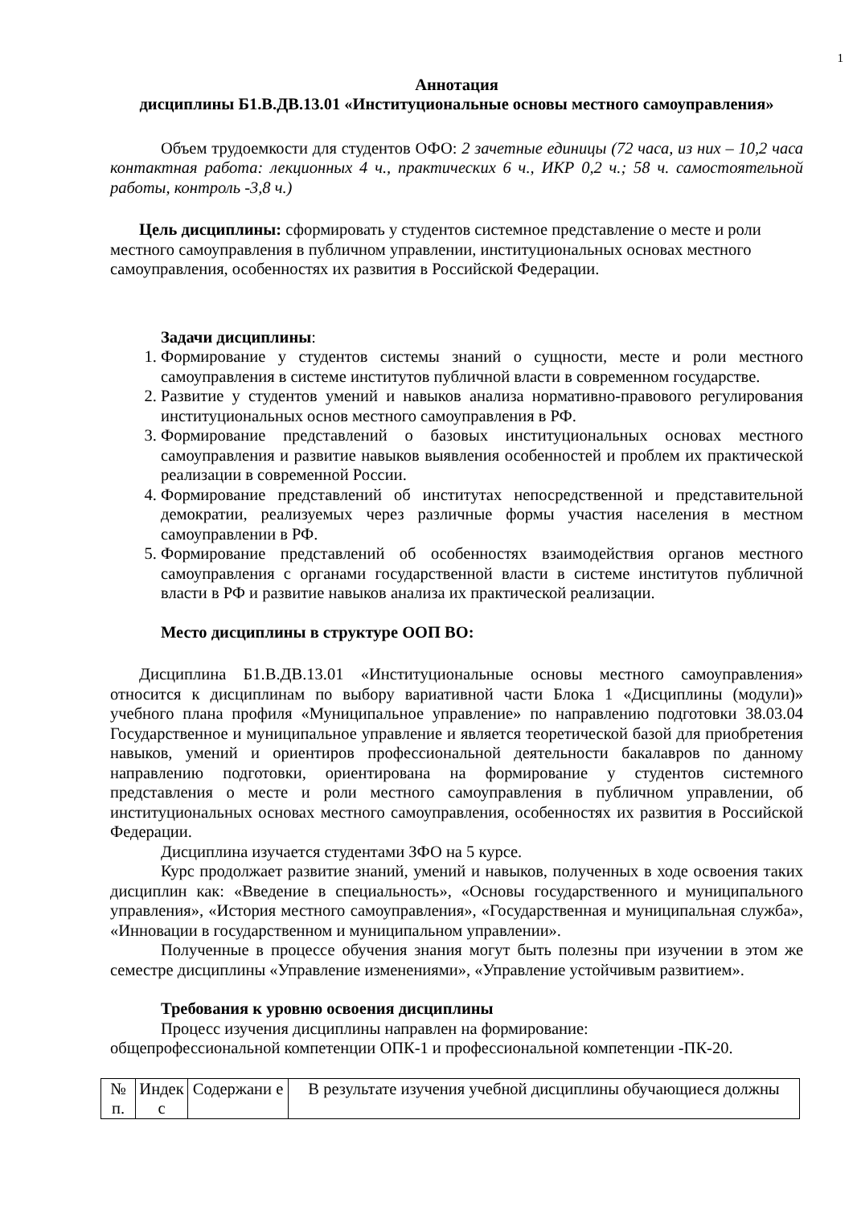1
Аннотация
дисциплины Б1.В.ДВ.13.01 «Институциональные основы местного самоуправления»
Объем трудоемкости для студентов ОФО: 2 зачетные единицы (72 часа, из них – 10,2 часа контактная работа: лекционных 4 ч., практических 6 ч., ИКР 0,2 ч.; 58 ч. самостоятельной работы, контроль -3,8 ч.)
Цель дисциплины: сформировать у студентов системное представление о месте и роли местного самоуправления в публичном управлении, институциональных основах местного самоуправления, особенностях их развития в Российской Федерации.
Задачи дисциплины:
1. Формирование у студентов системы знаний о сущности, месте и роли местного самоуправления в системе институтов публичной власти в современном государстве.
2. Развитие у студентов умений и навыков анализа нормативно-правового регулирования институциональных основ местного самоуправления в РФ.
3. Формирование представлений о базовых институциональных основах местного самоуправления и развитие навыков выявления особенностей и проблем их практической реализации в современной России.
4. Формирование представлений об институтах непосредственной и представительной демократии, реализуемых через различные формы участия населения в местном самоуправлении в РФ.
5. Формирование представлений об особенностях взаимодействия органов местного самоуправления с органами государственной власти в системе институтов публичной власти в РФ и развитие навыков анализа их практической реализации.
Место дисциплины в структуре ООП ВО:
Дисциплина Б1.В.ДВ.13.01 «Институциональные основы местного самоуправления» относится к дисциплинам по выбору вариативной части Блока 1 «Дисциплины (модули)» учебного плана профиля «Муниципальное управление» по направлению подготовки 38.03.04 Государственное и муниципальное управление и является теоретической базой для приобретения навыков, умений и ориентиров профессиональной деятельности бакалавров по данному направлению подготовки, ориентирована на формирование у студентов системного представления о месте и роли местного самоуправления в публичном управлении, об институциональных основах местного самоуправления, особенностях их развития в Российской Федерации.
Дисциплина изучается студентами ЗФО на 5 курсе.
Курс продолжает развитие знаний, умений и навыков, полученных в ходе освоения таких дисциплин как: «Введение в специальность», «Основы государственного и муниципального управления», «История местного самоуправления», «Государственная и муниципальная служба», «Инновации в государственном и муниципальном управлении».
Полученные в процессе обучения знания могут быть полезны при изучении в этом же семестре дисциплины «Управление изменениями», «Управление устойчивым развитием».
Требования к уровню освоения дисциплины
Процесс изучения дисциплины направлен на формирование:
общепрофессиональной компетенции ОПК-1 и профессиональной компетенции -ПК-20.
| № п. | Индек с | Содержани е | В результате изучения учебной дисциплины обучающиеся должны |